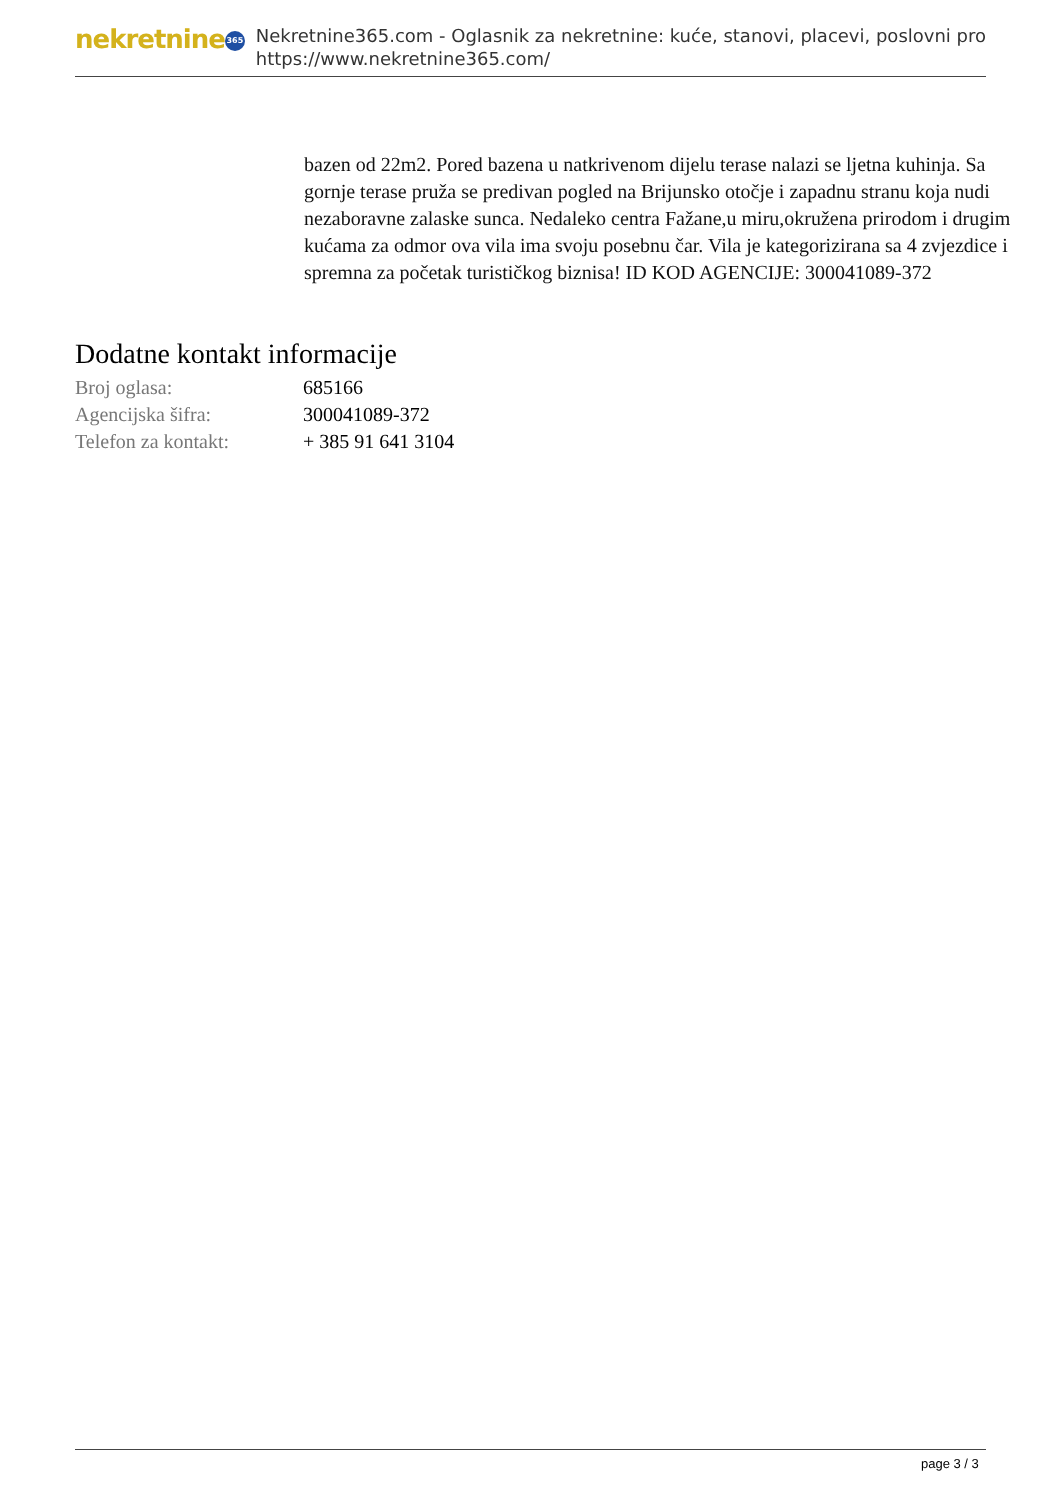nekretnine 365
Nekretnine365.com - Oglasnik za nekretnine: kuće, stanovi, placevi, poslovni pro
https://www.nekretnine365.com/
bazen od 22m2. Pored bazena u natkrivenom dijelu terase nalazi se ljetna kuhinja. Sa gornje terase pruža se predivan pogled na Brijunsko otočje i zapadnu stranu koja nudi nezaboravne zalaske sunca. Nedaleko centra Fažane,u miru,okružena prirodom i drugim kućama za odmor ova vila ima svoju posebnu čar. Vila je kategorizirana sa 4 zvjezdice i spremna za početak turističkog biznisa! ID KOD AGENCIJE: 300041089-372
Dodatne kontakt informacije
| Broj oglasa: | 685166 |
| Agencijska šifra: | 300041089-372 |
| Telefon za kontakt: | + 385 91 641 3104 |
page 3 / 3